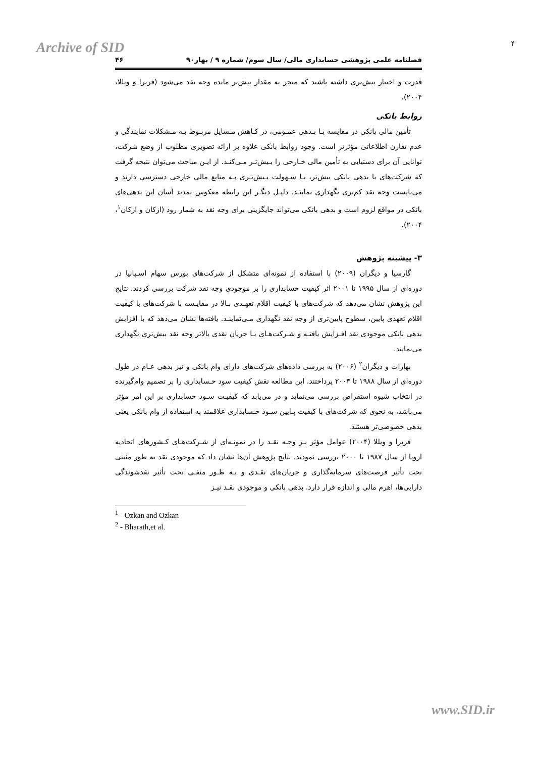Archive of SID ۴
فصلنامه علمی پژوهشی حسابداری مالی/ سال سوم/ شماره ۹ / بهار۹۰ ۴۶
قدرت و اختیار بیش‌تری داشته باشند که منجر به مقدار بیش‌تر مانده وجه نقد می‌شود (فریرا و ویللا، ۲۰۰۴).
روابط بانکی
تأمین مالی بانکی در مقایسه بـا بـدهی عمـومی، در کـاهش مـسایل مربـوط بـه مـشکلات نمایندگی و عدم تقارن اطلاعاتی مؤثرتر است. وجود روابط بانکی علاوه بر ارائه تصویری مطلوب از وضع شرکت، توانایی آن برای دستیابی به تأمین مالی خـارجی را بـیش‌تـر مـی‌کنـد. از ایـن مباحث می‌توان نتیجه گرفت که شرکت‌های با بدهی بانکی بیش‌تر، بـا سـهولت بـیش‌تـری بـه منابع مالی خارجی دسترسی دارند و می‌بایست وجه نقد کم‌تری نگهداری نماینـد. دلیـل دیگـر این رابطه معکوس تمدید آسان این بدهی‌های بانکی در مواقع لزوم است و بدهی بانکی می‌تواند جایگزینی برای وجه نقد به شمار رود (ازکان و ازکان<sup>۱</sup>، ۲۰۰۴).
۳- پیشینه پژوهش
گارسیا و دیگران (۲۰۰۹) با استفاده از نمونه‌ای متشکل از شرکت‌های بورس سهام اسـپانیا در دوره‌ای از سال ۱۹۹۵ تا ۲۰۰۱ اثر کیفیت حسابداری را بر موجودی وجه نقد شرکت بررسی کردند. نتایج این پژوهش نشان می‌دهد که شرکت‌های با کیفیت اقلام تعهـدی بـالا در مقایـسه با شرکت‌های با کیفیت اقلام تعهدی پایین، سطوح پایین‌تری از وجه نقد نگهداری مـی‌نماینـد. یافته‌ها نشان می‌دهد که با افزایش بدهی بانکی موجودی نقد افـزایش یافتـه و شـرکت‌هـای بـا جریان نقدی بالاتر وجه نقد بیش‌تری نگهداری می‌نمایند.
بهارات و دیگران<sup>۲</sup> (۲۰۰۶) به بررسی داده‌های شرکت‌های دارای وام بانکی و نیز بدهی عـام در طول دوره‌ای از سال ۱۹۸۸ تا ۲۰۰۳ پرداختند. این مطالعه نقش کیفیت سود حـسابداری را بر تصمیم وام‌گیرنده در انتخاب شیوه استقراض بررسی می‌نماید و در می‌یابد که کیفیـت سـود حسابداری بر این امر مؤثر می‌باشد، به نحوی که شرکت‌های با کیفیت پـایین سـود حـسابداری علاقمند به استفاده از وام بانکی یعنی بدهی خصوصی‌تر هستند.
فریرا و ویللا (۲۰۰۴) عوامل مؤثر بـر وجـه نقـد را در نمونـه‌ای از شـرکت‌هـای کـشورهای اتحادیه اروپا از سال ۱۹۸۷ تا ۲۰۰۰ بررسی نمودند. نتایج پژوهش آن‌ها نشان داد که موجودی نقد به طور مثبتی تحت تأثیر فرصت‌های سرمایه‌گذاری و جریان‌های نقـدی و بـه طـور منفـی تحت تأثیر نقدشوندگی دارایی‌ها، اهرم مالی و اندازه قرار دارد. بدهی بانکی و موجودی نقـد نیـز
<sup>1</sup> - Ozkan and Ozkan
<sup>2</sup> - Bharath,et al.
www.SID.ir